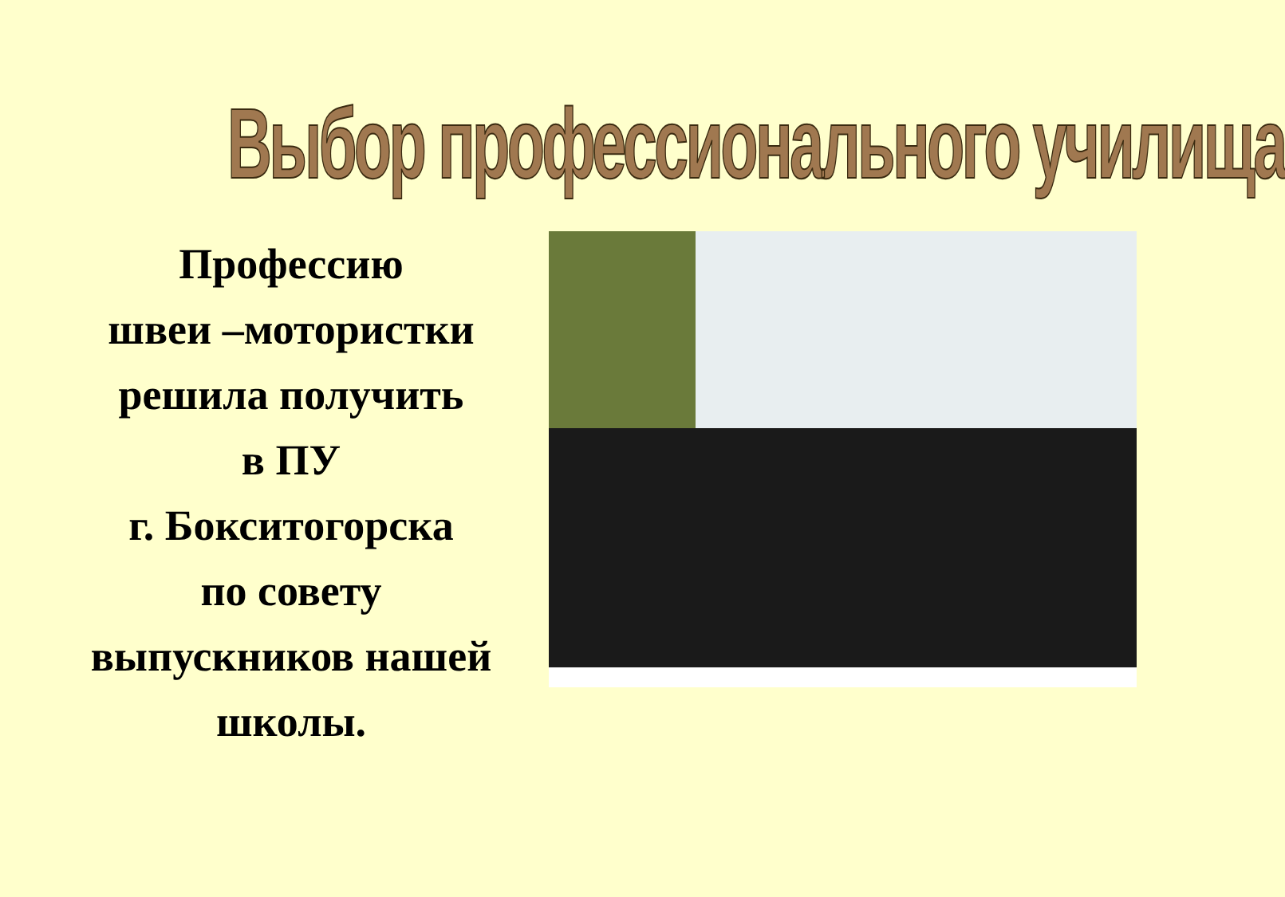Выбор профессионального училища
Профессию
швеи –мотористки
решила получить
в ПУ
г. Бокситогорска
по совету
выпускников нашей
школы.